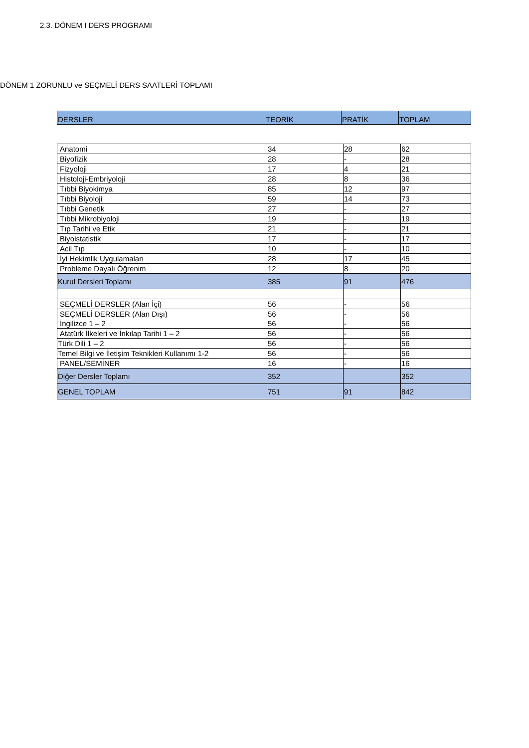2.3. DÖNEM I DERS PROGRAMI
DÖNEM 1 ZORUNLU ve SEÇMELİ DERS SAATLERİ TOPLAMI
| DERSLER | TEORİK | PRATİK | TOPLAM |
| --- | --- | --- | --- |
| Anatomi | 34 | 28 | 62 |
| Biyofizik | 28 | - | 28 |
| Fizyoloji | 17 | 4 | 21 |
| Histoloji-Embriyoloji | 28 | 8 | 36 |
| Tıbbi Biyokimya | 85 | 12 | 97 |
| Tıbbi Biyoloji | 59 | 14 | 73 |
| Tıbbi Genetik | 27 | - | 27 |
| Tıbbi Mikrobiyoloji | 19 | - | 19 |
| Tıp Tarihi ve Etik | 21 | - | 21 |
| Biyoistatistik | 17 | - | 17 |
| Acil Tıp | 10 | - | 10 |
| İyi Hekimlik Uygulamaları | 28 | 17 | 45 |
| Probleme Dayalı Öğrenim | 12 | 8 | 20 |
| Kurul Dersleri Toplamı | 385 | 91 | 476 |
| SEÇMELİ DERSLER (Alan İçi) | 56 | - | 56 |
| SEÇMELİ DERSLER (Alan Dışı) İngilizce 1 – 2 | 56 56 | - - | 56 56 |
| Atatürk İlkeleri ve İnkılap Tarihi 1 – 2 | 56 | - | 56 |
| Türk Dili 1 – 2 | 56 | - | 56 |
| Temel Bilgi ve İletişim Teknikleri Kullanımı 1-2 | 56 | - | 56 |
| PANEL/SEMİNER | 16 | - | 16 |
| Diğer Dersler Toplamı | 352 | | 352 |
| GENEL TOPLAM | 751 | 91 | 842 |